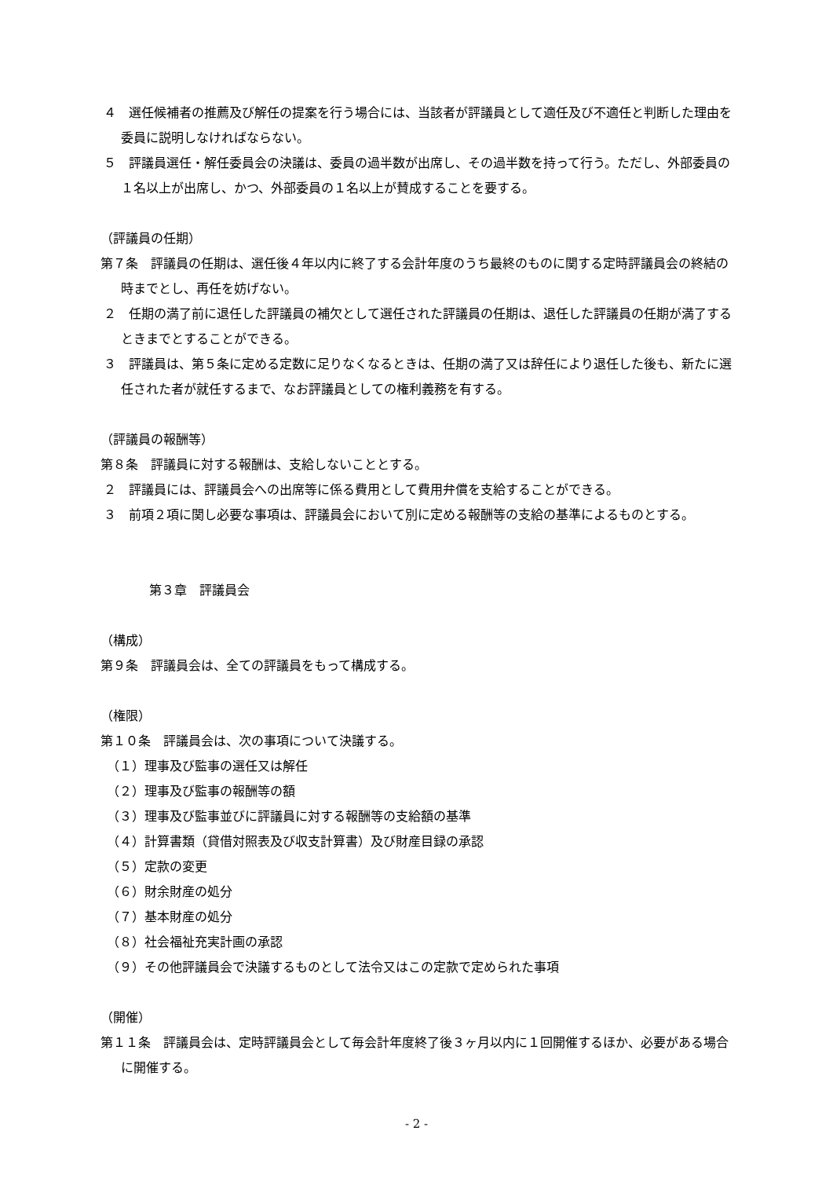４　選任候補者の推薦及び解任の提案を行う場合には、当該者が評議員として適任及び不適任と判断した理由を委員に説明しなければならない。
５　評議員選任・解任委員会の決議は、委員の過半数が出席し、その過半数を持って行う。ただし、外部委員の１名以上が出席し、かつ、外部委員の１名以上が賛成することを要する。
（評議員の任期）
第７条　評議員の任期は、選任後４年以内に終了する会計年度のうち最終のものに関する定時評議員会の終結の時までとし、再任を妨げない。
２　任期の満了前に退任した評議員の補欠として選任された評議員の任期は、退任した評議員の任期が満了するときまでとすることができる。
３　評議員は、第５条に定める定数に足りなくなるときは、任期の満了又は辞任により退任した後も、新たに選任された者が就任するまで、なお評議員としての権利義務を有する。
（評議員の報酬等）
第８条　評議員に対する報酬は、支給しないこととする。
２　評議員には、評議員会への出席等に係る費用として費用弁償を支給することができる。
３　前項２項に関し必要な事項は、評議員会において別に定める報酬等の支給の基準によるものとする。
第３章　評議員会
（構成）
第９条　評議員会は、全ての評議員をもって構成する。
（権限）
第１０条　評議員会は、次の事項について決議する。
（１）理事及び監事の選任又は解任
（２）理事及び監事の報酬等の額
（３）理事及び監事並びに評議員に対する報酬等の支給額の基準
（４）計算書類（貸借対照表及び収支計算書）及び財産目録の承認
（５）定款の変更
（６）財余財産の処分
（７）基本財産の処分
（８）社会福祉充実計画の承認
（９）その他評議員会で決議するものとして法令又はこの定款で定められた事項
（開催）
第１１条　評議員会は、定時評議員会として毎会計年度終了後３ヶ月以内に１回開催するほか、必要がある場合に開催する。
- 2 -